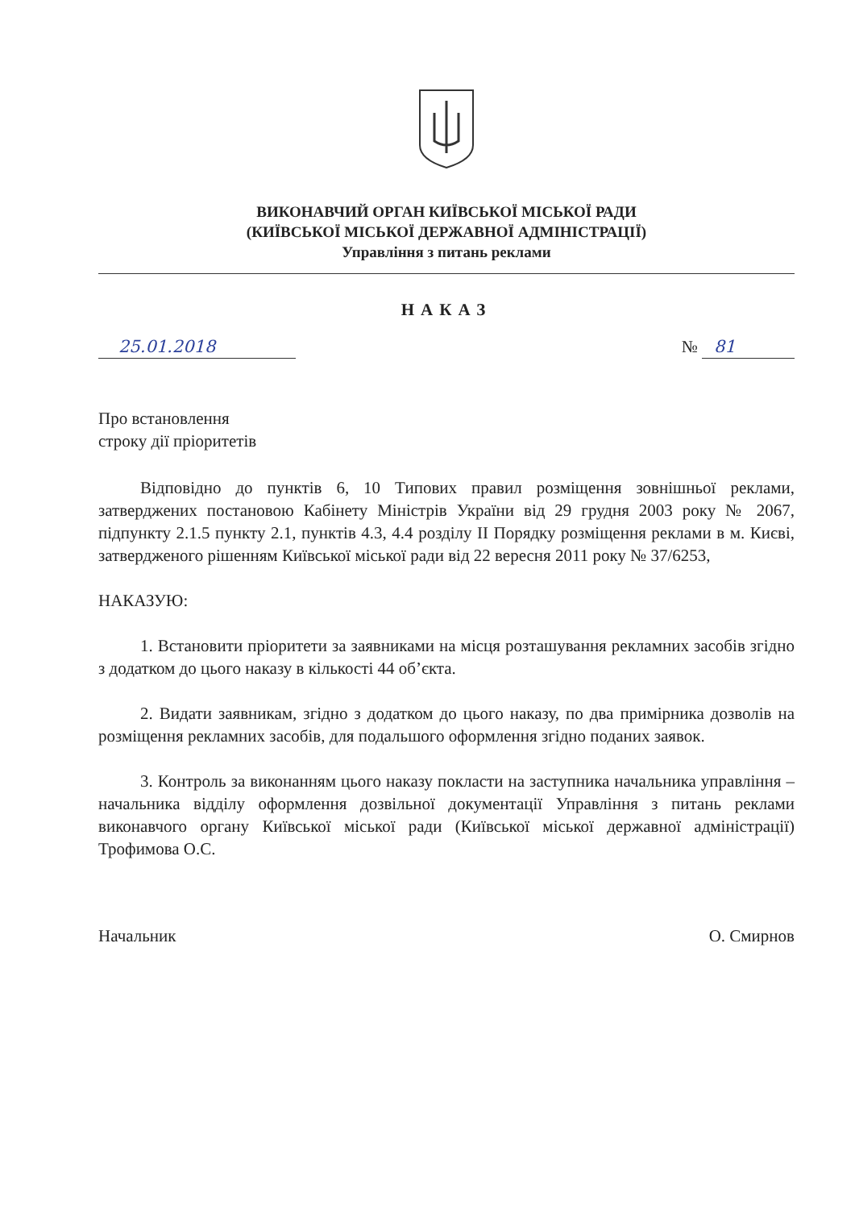ВИКОНАВЧИЙ ОРГАН КИЇВСЬКОЇ МІСЬКОЇ РАДИ
(КИЇВСЬКОЇ МІСЬКОЇ ДЕРЖАВНОЇ АДМІНІСТРАЦІЇ)
Управління з питань реклами
НАКАЗ
25.01.2018 № 81
Про встановлення
строку дії пріоритетів
Відповідно до пунктів 6, 10 Типових правил розміщення зовнішньої реклами, затверджених постановою Кабінету Міністрів України від 29 грудня 2003 року № 2067, підпункту 2.1.5 пункту 2.1, пунктів 4.3, 4.4 розділу ІІ Порядку розміщення реклами в м. Києві, затвердженого рішенням Київської міської ради від 22 вересня 2011 року № 37/6253,
НАКАЗУЮ:
1. Встановити пріоритети за заявниками на місця розташування рекламних засобів згідно з додатком до цього наказу в кількості 44 об’єкта.
2. Видати заявникам, згідно з додатком до цього наказу, по два примірника дозволів на розміщення рекламних засобів, для подальшого оформлення згідно поданих заявок.
3. Контроль за виконанням цього наказу покласти на заступника начальника управління – начальника відділу оформлення дозвільної документації Управління з питань реклами виконавчого органу Київської міської ради (Київської міської державної адміністрації) Трофимова О.С.
Начальник О. Смирнов